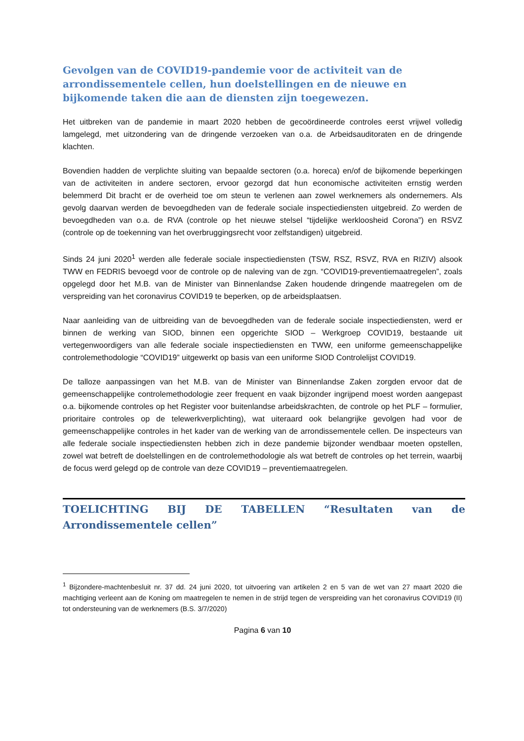Gevolgen van de COVID19-pandemie voor de activiteit van de arrondissementele cellen, hun doelstellingen en de nieuwe en bijkomende taken die aan de diensten zijn toegewezen.
Het uitbreken van de pandemie in maart 2020 hebben de gecoördineerde controles eerst vrijwel volledig lamgelegd, met uitzondering van de dringende verzoeken van o.a. de Arbeidsauditoraten en de dringende klachten.
Bovendien hadden de verplichte sluiting van bepaalde sectoren (o.a. horeca) en/of de bijkomende beperkingen van de activiteiten in andere sectoren, ervoor gezorgd dat hun economische activiteiten ernstig werden belemmerd Dit bracht er de overheid toe om steun te verlenen aan zowel werknemers als ondernemers. Als gevolg daarvan werden de bevoegdheden van de federale sociale inspectiediensten uitgebreid. Zo werden de bevoegdheden van o.a. de RVA (controle op het nieuwe stelsel “tijdelijke werkloosheid Corona”) en RSVZ (controle op de toekenning van het overbruggingsrecht voor zelfstandigen) uitgebreid.
Sinds 24 juni 2020<sup>1</sup> werden alle federale sociale inspectiediensten (TSW, RSZ, RSVZ, RVA en RIZIV) alsook TWW en FEDRIS bevoegd voor de controle op de naleving van de zgn. “COVID19-preventiemaatregelen”, zoals opgelegd door het M.B. van de Minister van Binnenlandse Zaken houdende dringende maatregelen om de verspreiding van het coronavirus COVID19 te beperken, op de arbeidsplaatsen.
Naar aanleiding van de uitbreiding van de bevoegdheden van de federale sociale inspectiediensten, werd er binnen de werking van SIOD, binnen een opgerichte SIOD – Werkgroep COVID19, bestaande uit vertegenwoordigers van alle federale sociale inspectiediensten en TWW, een uniforme gemeenschappelijke controlemethodologie “COVID19” uitgewerkt op basis van een uniforme SIOD Controlelijst COVID19.
De talloze aanpassingen van het M.B. van de Minister van Binnenlandse Zaken zorgden ervoor dat de gemeenschappelijke controlemethodologie zeer frequent en vaak bijzonder ingrijpend moest worden aangepast o.a. bijkomende controles op het Register voor buitenlandse arbeidskrachten, de controle op het PLF – formulier, prioritaire controles op de telewerkverplichting), wat uiteraard ook belangrijke gevolgen had voor de gemeenschappelijke controles in het kader van de werking van de arrondissementele cellen. De inspecteurs van alle federale sociale inspectiediensten hebben zich in deze pandemie bijzonder wendbaar moeten opstellen, zowel wat betreft de doelstellingen en de controlemethodologie als wat betreft de controles op het terrein, waarbij de focus werd gelegd op de controle van deze COVID19 – preventiemaatregelen.
TOELICHTING BIJ DE TABELLEN “Resultaten van de Arrondissementele cellen”
<sup>1</sup> Bijzondere-machtenbesluit nr. 37 dd. 24 juni 2020, tot uitvoering van artikelen 2 en 5 van de wet van 27 maart 2020 die machtiging verleent aan de Koning om maatregelen te nemen in de strijd tegen de verspreiding van het coronavirus COVID19 (II) tot ondersteuning van de werknemers (B.S. 3/7/2020)
Pagina 6 van 10